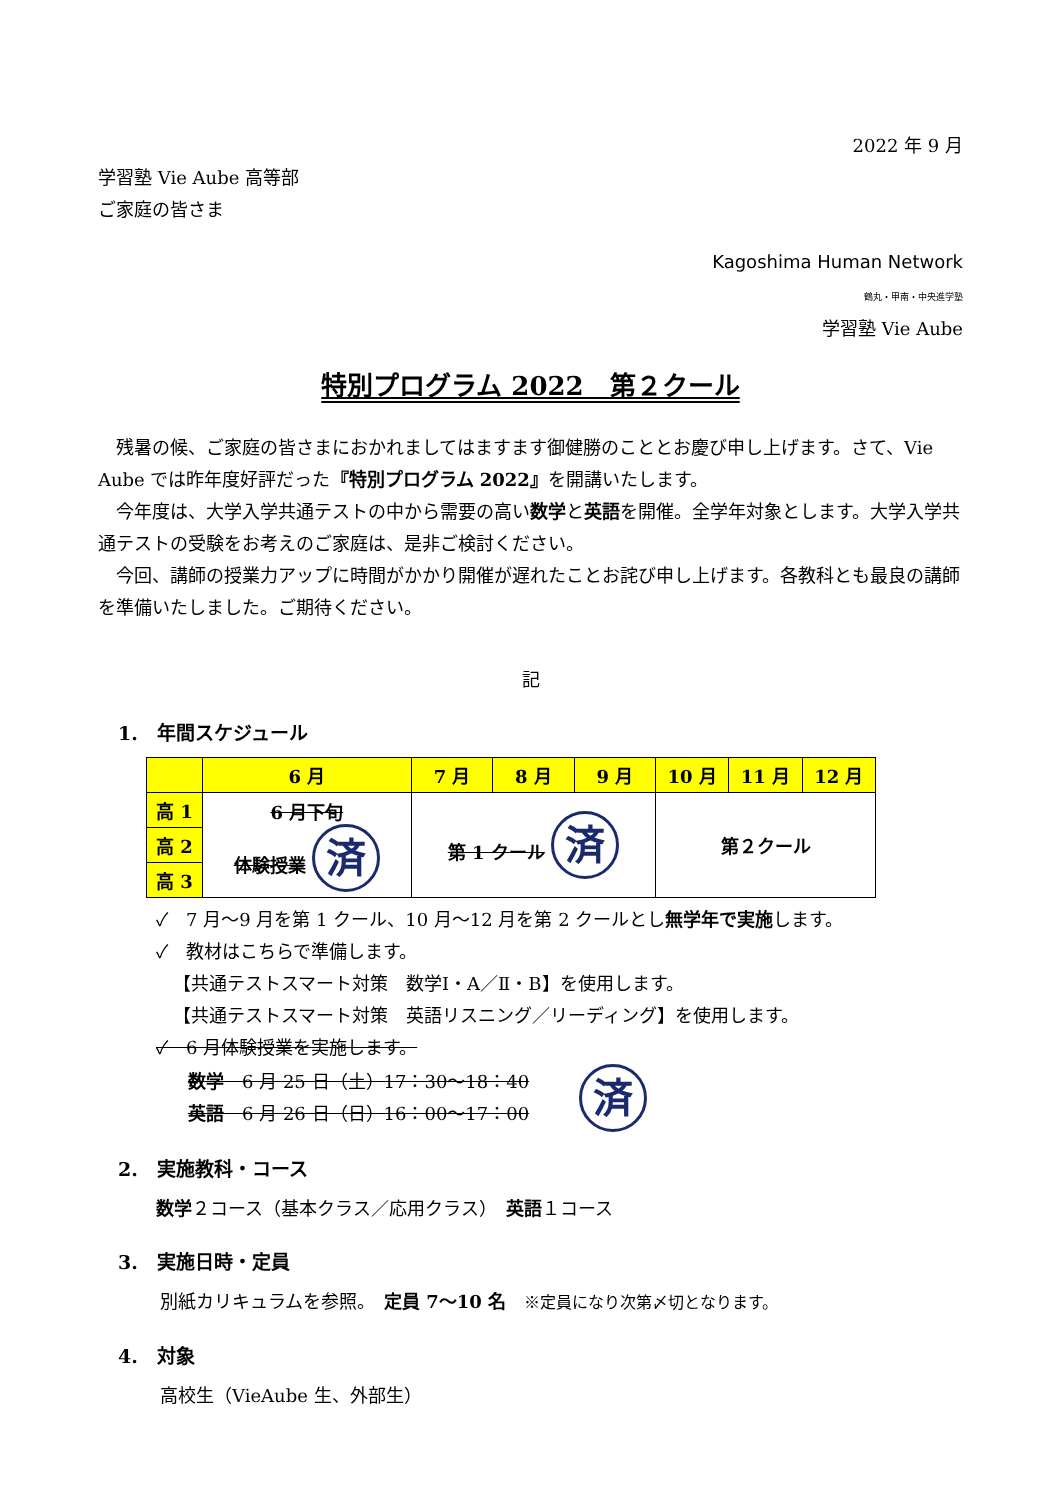2022 年 9 月
学習塾 Vie Aube 高等部
ご家庭の皆さま
Kagoshima Human Network
鶴丸・甲南・中央進学塾
学習塾 Vie Aube
特別プログラム 2022　第２クール
　残暑の候、ご家庭の皆さまにおかれましてはますます御健勝のこととお慶び申し上げます。さて、Vie Aube では昨年度好評だった『特別プログラム 2022』を開講いたします。
　今年度は、大学入学共通テストの中から需要の高い数学と英語を開催。全学年対象とします。大学入学共通テストの受験をお考えのご家庭は、是非ご検討ください。
　今回、講師の授業力アップに時間がかかり開催が遅れたことお詫び申し上げます。各教科とも最良の講師を準備いたしました。ご期待ください。
記
1.　年間スケジュール
| | 6 月 | 7 月 | 8 月 | 9 月 | 10 月 | 11 月 | 12 月 |
| --- | --- | --- | --- | --- | --- | --- | --- |
| 高 1 | 6 月下旬 体験授業 済 | 第 1 クール 済 | | | 第２クール | | |
| 高 2 | | | | | | | |
| 高 3 | | | | | | | |
✓　7 月～9 月を第 1 クール、10 月～12 月を第 2 クールとし無学年で実施します。
✓　教材はこちらで準備します。
【共通テストスマート対策　数学Ⅰ・A／Ⅱ・B】を使用します。
【共通テストスマート対策　英語リスニング／リーディング】を使用します。
✓　6 月体験授業を実施します。
数学　6 月 25 日（土）17：30～18：40
英語　6 月 26 日（日）16：00～17：00
済
2.　実施教科・コース
数学２コース（基本クラス／応用クラス）　英語１コース
3.　実施日時・定員
別紙カリキュラムを参照。　定員 7～10 名　※定員になり次第〆切となります。
4.　対象
高校生（VieAube 生、外部生）